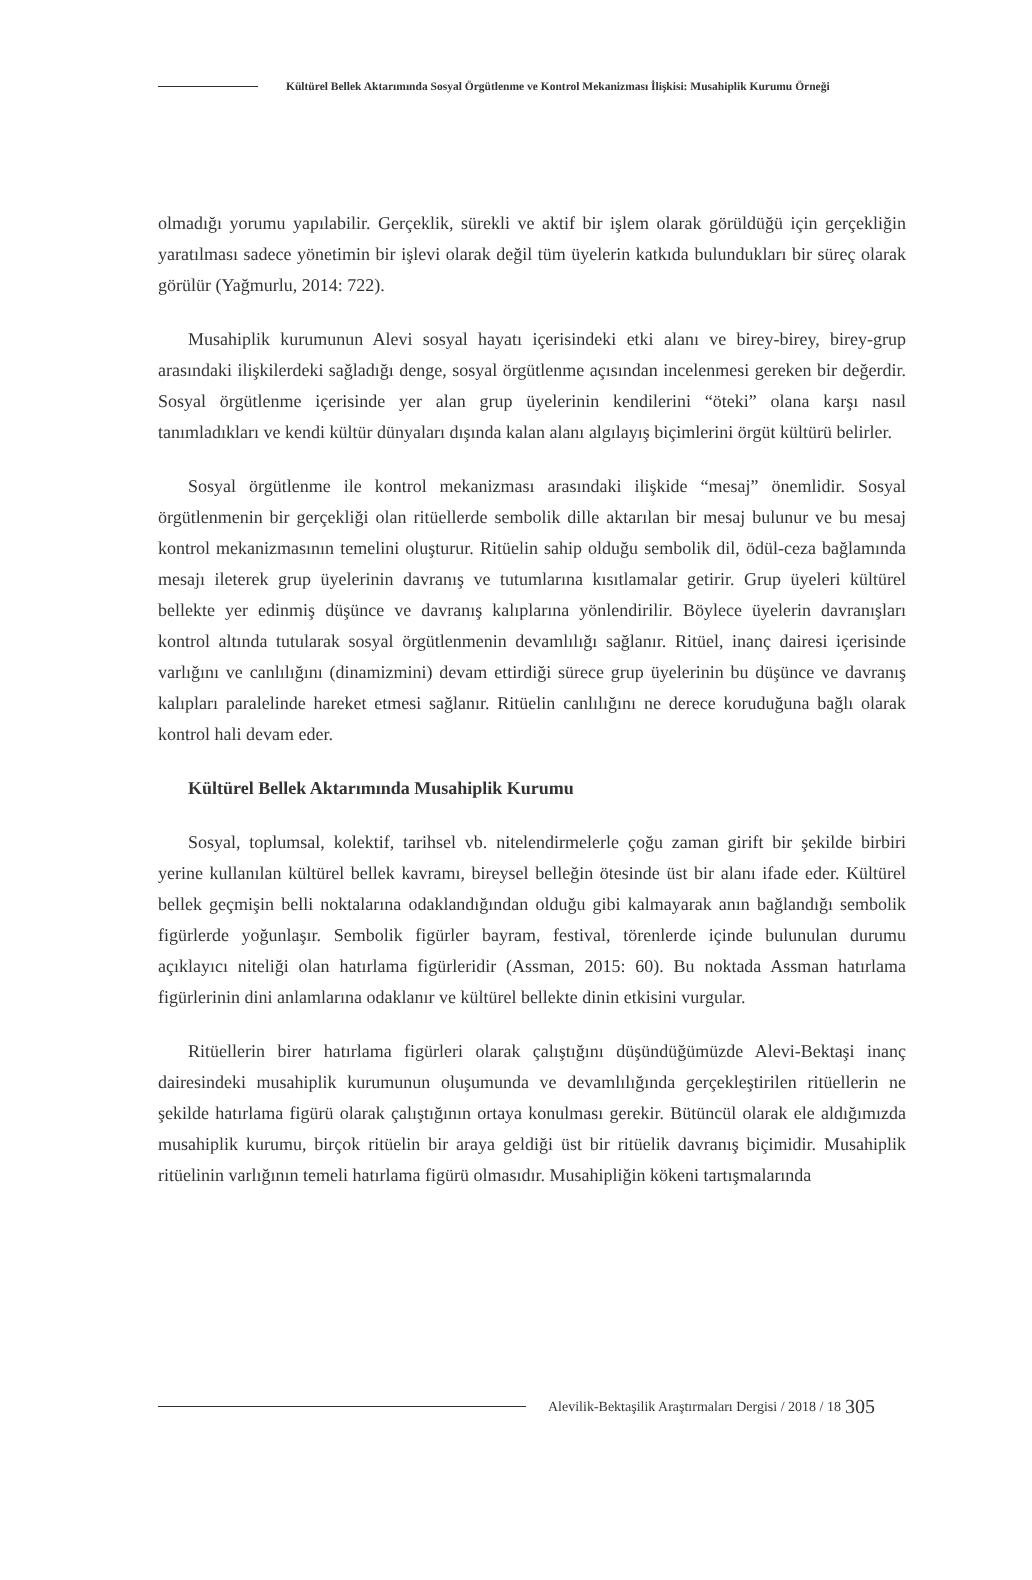Kültürel Bellek Aktarımında Sosyal Örgütlenme ve Kontrol Mekanizması İlişkisi: Musahiplik Kurumu Örneği
olmadığı yorumu yapılabilir. Gerçeklik, sürekli ve aktif bir işlem olarak görüldüğü için gerçekliğin yaratılması sadece yönetimin bir işlevi olarak değil tüm üyelerin katkıda bulundukları bir süreç olarak görülür (Yağmurlu, 2014: 722).
Musahiplik kurumunun Alevi sosyal hayatı içerisindeki etki alanı ve birey-birey, birey-grup arasındaki ilişkilerdeki sağladığı denge, sosyal örgütlenme açısından incelenmesi gereken bir değerdir. Sosyal örgütlenme içerisinde yer alan grup üyelerinin kendilerini “öteki” olana karşı nasıl tanımladıkları ve kendi kültür dünyaları dışında kalan alanı algılayış biçimlerini örgüt kültürü belirler.
Sosyal örgütlenme ile kontrol mekanizması arasındaki ilişkide “mesaj” önemlidir. Sosyal örgütlenmenin bir gerçekliği olan ritüellerde sembolik dille aktarılan bir mesaj bulunur ve bu mesaj kontrol mekanizmasının temelini oluşturur. Ritüelin sahip olduğu sembolik dil, ödül-ceza bağlamında mesajı ileterek grup üyelerinin davranış ve tutumlarına kısıtlamalar getirir. Grup üyeleri kültürel bellekte yer edinmiş düşünce ve davranış kalıplarına yönlendirilir. Böylece üyelerin davranışları kontrol altında tutularak sosyal örgütlenmenin devamlılığı sağlanır. Ritüel, inanç dairesi içerisinde varlığını ve canlılığını (dinamizmini) devam ettirdiği sürece grup üyelerinin bu düşünce ve davranış kalıpları paralelinde hareket etmesi sağlanır. Ritüelin canlılığını ne derece koruduğuna bağlı olarak kontrol hali devam eder.
Kültürel Bellek Aktarımında Musahiplik Kurumu
Sosyal, toplumsal, kolektif, tarihsel vb. nitelendirmelerle çoğu zaman girift bir şekilde birbiri yerine kullanılan kültürel bellek kavramı, bireysel belleğin ötesinde üst bir alanı ifade eder. Kültürel bellek geçmişin belli noktalarına odaklandığından olduğu gibi kalmayarak anın bağlandığı sembolik figürlerde yoğunlaşır. Sembolik figürler bayram, festival, törenlerde içinde bulunulan durumu açıklayıcı niteliği olan hatırlama figürleridir (Assman, 2015: 60). Bu noktada Assman hatırlama figürlerinin dini anlamlarına odaklanır ve kültürel bellekte dinin etkisini vurgular.
Ritüellerin birer hatırlama figürleri olarak çalıştığını düşündüğümüzde Alevi-Bektaşi inanç dairesindeki musahiplik kurumunun oluşumunda ve devamlılığında gerçekleştirilen ritüellerin ne şekilde hatırlama figürü olarak çalıştığının ortaya konulması gerekir. Bütüncül olarak ele aldığımızda musahiplik kurumu, birçok ritüelin bir araya geldiği üst bir ritüelik davranış biçimidir. Musahiplik ritüelinin varlığının temeli hatırlama figürü olmasıdır. Musahipliğin kökeni tartışmalarında
Alevilik-Bektaşilik Araştırmaları Dergisi / 2018 / 18 305